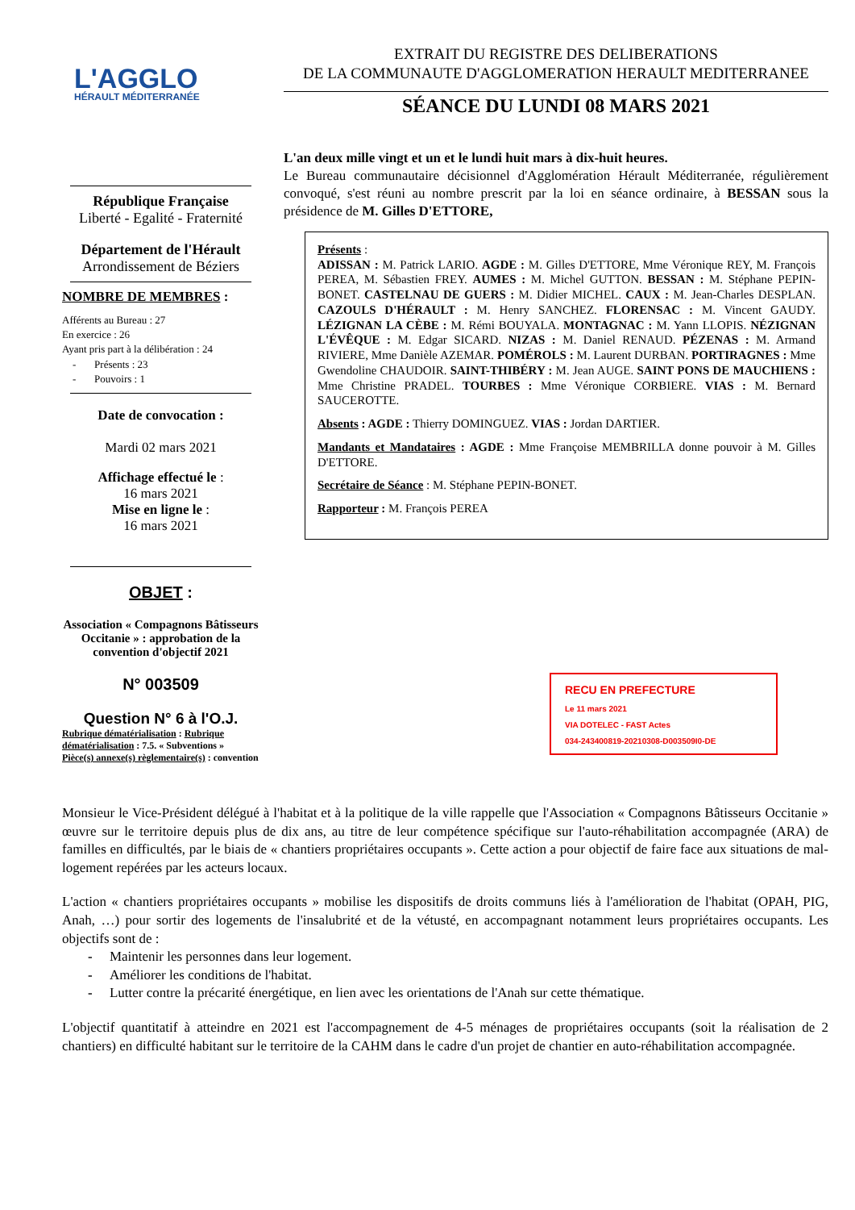L'AGGLO
HÉRAULT MÉDITERRANÉE
République Française
Liberté - Egalité - Fraternité
Département de l'Hérault
Arrondissement de Béziers
NOMBRE DE MEMBRES :
Afférents au Bureau : 27
En exercice : 26
Ayant pris part à la délibération : 24
- Présents : 23
- Pouvoirs : 1
Date de convocation :
Mardi 02 mars 2021
Affichage effectué le :
16 mars 2021
Mise en ligne le :
16 mars 2021
OBJET :
Association « Compagnons Bâtisseurs Occitanie » : approbation de la convention d'objectif 2021
N° 003509
Question N° 6 à l'O.J.
Rubrique dématérialisation : Rubrique dématérialisation : 7.5. « Subventions »
Pièce(s) annexe(s) règlementaire(s) : convention
EXTRAIT DU REGISTRE DES DELIBERATIONS
DE LA COMMUNAUTE D'AGGLOMERATION HERAULT MEDITERRANEE
SÉANCE DU LUNDI 08 MARS 2021
L'an deux mille vingt et un et le lundi huit mars à dix-huit heures.
Le Bureau communautaire décisionnel d'Agglomération Hérault Méditerranée, régulièrement convoqué, s'est réuni au nombre prescrit par la loi en séance ordinaire, à BESSAN sous la présidence de M. Gilles D'ETTORE,
Présents :
ADISSAN : M. Patrick LARIO. AGDE : M. Gilles D'ETTORE, Mme Véronique REY, M. François PEREA, M. Sébastien FREY. AUMES : M. Michel GUTTON. BESSAN : M. Stéphane PEPIN-BONET. CASTELNAU DE GUERS : M. Didier MICHEL. CAUX : M. Jean-Charles DESPLAN. CAZOULS D'HÉRAULT : M. Henry SANCHEZ. FLORENSAC : M. Vincent GAUDY. LÉZIGNAN LA CÈBE : M. Rémi BOUYALA. MONTAGNAC : M. Yann LLOPIS. NÉZIGNAN L'ÉVÊQUE : M. Edgar SICARD. NIZAS : M. Daniel RENAUD. PÉZENAS : M. Armand RIVIERE, Mme Danièle AZEMAR. POMÉROLS : M. Laurent DURBAN. PORTIRAGNES : Mme Gwendoline CHAUDOIR. SAINT-THIBÉRY : M. Jean AUGE. SAINT PONS DE MAUCHIENS : Mme Christine PRADEL. TOURBES : Mme Véronique CORBIERE. VIAS : M. Bernard SAUCEROTTE.
Absents : AGDE : Thierry DOMINGUEZ. VIAS : Jordan DARTIER.
Mandants et Mandataires : AGDE : Mme Françoise MEMBRILLA donne pouvoir à M. Gilles D'ETTORE.
Secrétaire de Séance : M. Stéphane PEPIN-BONET.
Rapporteur : M. François PEREA
RECU EN PREFECTURE
Le 11 mars 2021
VIA DOTELEC - FAST Actes
034-243400819-20210308-D003509I0-DE
Monsieur le Vice-Président délégué à l'habitat et à la politique de la ville rappelle que l'Association « Compagnons Bâtisseurs Occitanie » œuvre sur le territoire depuis plus de dix ans, au titre de leur compétence spécifique sur l'auto-réhabilitation accompagnée (ARA) de familles en difficultés, par le biais de « chantiers propriétaires occupants ». Cette action a pour objectif de faire face aux situations de mal-logement repérées par les acteurs locaux.
L'action « chantiers propriétaires occupants » mobilise les dispositifs de droits communs liés à l'amélioration de l'habitat (OPAH, PIG, Anah, …) pour sortir des logements de l'insalubrité et de la vétusté, en accompagnant notamment leurs propriétaires occupants. Les objectifs sont de :
- Maintenir les personnes dans leur logement.
- Améliorer les conditions de l'habitat.
- Lutter contre la précarité énergétique, en lien avec les orientations de l'Anah sur cette thématique.
L'objectif quantitatif à atteindre en 2021 est l'accompagnement de 4-5 ménages de propriétaires occupants (soit la réalisation de 2 chantiers) en difficulté habitant sur le territoire de la CAHM dans le cadre d'un projet de chantier en auto-réhabilitation accompagnée.